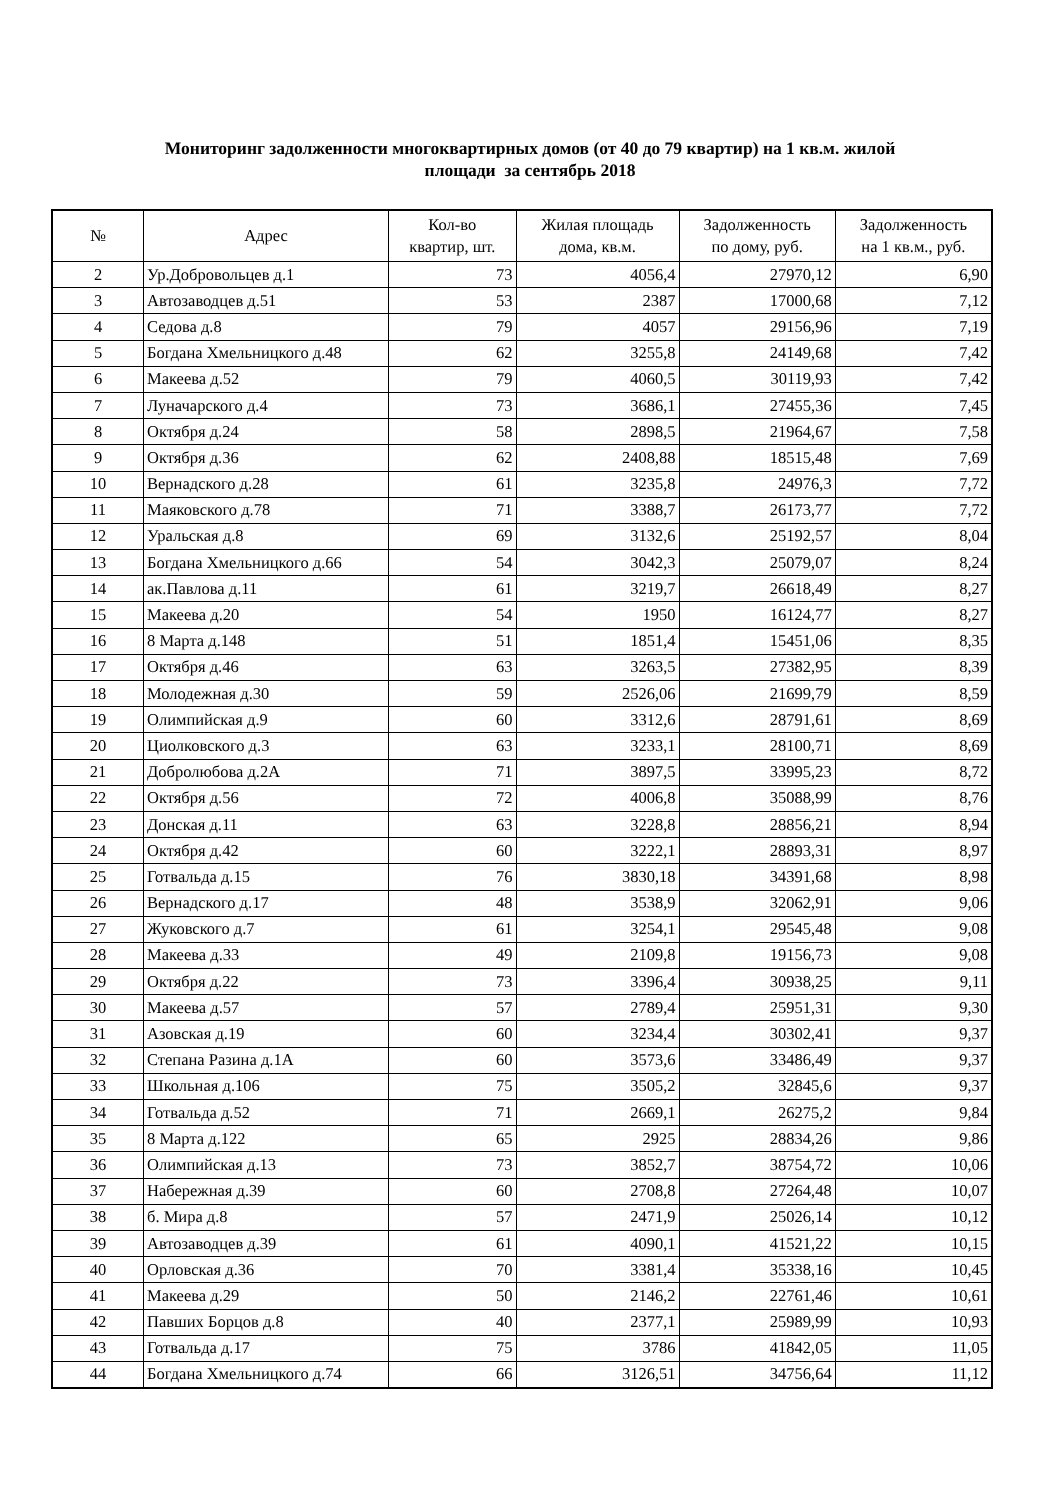Мониторинг задолженности многоквартирных домов (от 40 до 79 квартир) на 1 кв.м. жилой
площади за сентябрь 2018
| № | Адрес | Кол-во квартир, шт. | Жилая площадь дома, кв.м. | Задолженность по дому, руб. | Задолженность на 1 кв.м., руб. |
| --- | --- | --- | --- | --- | --- |
| 2 | Ур.Добровольцев д.1 | 73 | 4056,4 | 27970,12 | 6,90 |
| 3 | Автозаводцев д.51 | 53 | 2387 | 17000,68 | 7,12 |
| 4 | Седова д.8 | 79 | 4057 | 29156,96 | 7,19 |
| 5 | Богдана Хмельницкого д.48 | 62 | 3255,8 | 24149,68 | 7,42 |
| 6 | Макеева д.52 | 79 | 4060,5 | 30119,93 | 7,42 |
| 7 | Луначарского д.4 | 73 | 3686,1 | 27455,36 | 7,45 |
| 8 | Октября д.24 | 58 | 2898,5 | 21964,67 | 7,58 |
| 9 | Октября д.36 | 62 | 2408,88 | 18515,48 | 7,69 |
| 10 | Вернадского д.28 | 61 | 3235,8 | 24976,3 | 7,72 |
| 11 | Маяковского д.78 | 71 | 3388,7 | 26173,77 | 7,72 |
| 12 | Уральская д.8 | 69 | 3132,6 | 25192,57 | 8,04 |
| 13 | Богдана Хмельницкого д.66 | 54 | 3042,3 | 25079,07 | 8,24 |
| 14 | ак.Павлова д.11 | 61 | 3219,7 | 26618,49 | 8,27 |
| 15 | Макеева д.20 | 54 | 1950 | 16124,77 | 8,27 |
| 16 | 8 Марта д.148 | 51 | 1851,4 | 15451,06 | 8,35 |
| 17 | Октября д.46 | 63 | 3263,5 | 27382,95 | 8,39 |
| 18 | Молодежная д.30 | 59 | 2526,06 | 21699,79 | 8,59 |
| 19 | Олимпийская д.9 | 60 | 3312,6 | 28791,61 | 8,69 |
| 20 | Циолковского д.3 | 63 | 3233,1 | 28100,71 | 8,69 |
| 21 | Добролюбова д.2А | 71 | 3897,5 | 33995,23 | 8,72 |
| 22 | Октября д.56 | 72 | 4006,8 | 35088,99 | 8,76 |
| 23 | Донская д.11 | 63 | 3228,8 | 28856,21 | 8,94 |
| 24 | Октября д.42 | 60 | 3222,1 | 28893,31 | 8,97 |
| 25 | Готвальда д.15 | 76 | 3830,18 | 34391,68 | 8,98 |
| 26 | Вернадского д.17 | 48 | 3538,9 | 32062,91 | 9,06 |
| 27 | Жуковского д.7 | 61 | 3254,1 | 29545,48 | 9,08 |
| 28 | Макеева д.33 | 49 | 2109,8 | 19156,73 | 9,08 |
| 29 | Октября д.22 | 73 | 3396,4 | 30938,25 | 9,11 |
| 30 | Макеева д.57 | 57 | 2789,4 | 25951,31 | 9,30 |
| 31 | Азовская д.19 | 60 | 3234,4 | 30302,41 | 9,37 |
| 32 | Степана Разина д.1А | 60 | 3573,6 | 33486,49 | 9,37 |
| 33 | Школьная д.106 | 75 | 3505,2 | 32845,6 | 9,37 |
| 34 | Готвальда д.52 | 71 | 2669,1 | 26275,2 | 9,84 |
| 35 | 8 Марта д.122 | 65 | 2925 | 28834,26 | 9,86 |
| 36 | Олимпийская д.13 | 73 | 3852,7 | 38754,72 | 10,06 |
| 37 | Набережная д.39 | 60 | 2708,8 | 27264,48 | 10,07 |
| 38 | б. Мира д.8 | 57 | 2471,9 | 25026,14 | 10,12 |
| 39 | Автозаводцев д.39 | 61 | 4090,1 | 41521,22 | 10,15 |
| 40 | Орловская д.36 | 70 | 3381,4 | 35338,16 | 10,45 |
| 41 | Макеева д.29 | 50 | 2146,2 | 22761,46 | 10,61 |
| 42 | Павших Борцов д.8 | 40 | 2377,1 | 25989,99 | 10,93 |
| 43 | Готвальда д.17 | 75 | 3786 | 41842,05 | 11,05 |
| 44 | Богдана Хмельницкого д.74 | 66 | 3126,51 | 34756,64 | 11,12 |